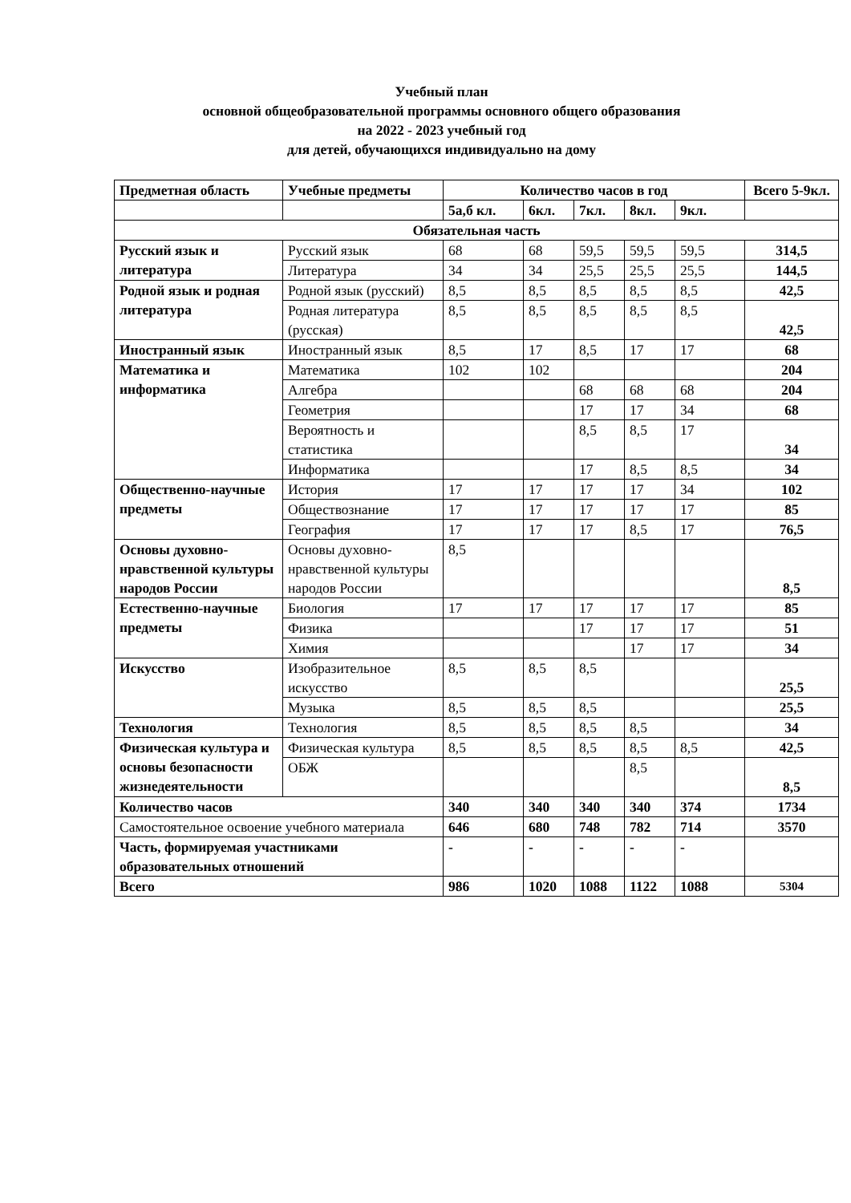Учебный план
основной общеобразовательной программы основного общего образования
на 2022 - 2023 учебный год
для детей, обучающихся индивидуально на дому
| Предметная область | Учебные предметы | Количество часов в год | | | | | Всего 5-9кл. |
| --- | --- | --- | --- | --- | --- | --- | --- |
| | | 5а,б кл. | 6кл. | 7кл. | 8кл. | 9кл. | |
| Обязательная часть | | | | | | | |
| Русский язык и литература | Русский язык | 68 | 68 | 59,5 | 59,5 | 59,5 | 314,5 |
| | Литература | 34 | 34 | 25,5 | 25,5 | 25,5 | 144,5 |
| Родной язык и родная литература | Родной язык (русский) | 8,5 | 8,5 | 8,5 | 8,5 | 8,5 | 42,5 |
| | Родная литература (русская) | 8,5 | 8,5 | 8,5 | 8,5 | 8,5 | 42,5 |
| Иностранный язык | Иностранный язык | 8,5 | 17 | 8,5 | 17 | 17 | 68 |
| Математика и информатика | Математика | 102 | 102 | | | | 204 |
| | Алгебра | | | 68 | 68 | 68 | 204 |
| | Геометрия | | | 17 | 17 | 34 | 68 |
| | Вероятность и статистика | | | 8,5 | 8,5 | 17 | 34 |
| | Информатика | | | 17 | 8,5 | 8,5 | 34 |
| Общественно-научные предметы | История | 17 | 17 | 17 | 17 | 34 | 102 |
| | Обществознание | 17 | 17 | 17 | 17 | 17 | 85 |
| | География | 17 | 17 | 17 | 8,5 | 17 | 76,5 |
| Основы духовно-нравственной культуры народов России | Основы духовно-нравственной культуры народов России | 8,5 | | | | | 8,5 |
| Естественно-научные предметы | Биология | 17 | 17 | 17 | 17 | 17 | 85 |
| | Физика | | | 17 | 17 | 17 | 51 |
| | Химия | | | | 17 | 17 | 34 |
| Искусство | Изобразительное искусство | 8,5 | 8,5 | 8,5 | | | 25,5 |
| | Музыка | 8,5 | 8,5 | 8,5 | | | 25,5 |
| Технология | Технология | 8,5 | 8,5 | 8,5 | 8,5 | | 34 |
| Физическая культура и основы безопасности жизнедеятельности | Физическая культура | 8,5 | 8,5 | 8,5 | 8,5 | 8,5 | 42,5 |
| | ОБЖ | | | | 8,5 | | 8,5 |
| Количество часов | | 340 | 340 | 340 | 340 | 374 | 1734 |
| Самостоятельное освоение учебного материала | | 646 | 680 | 748 | 782 | 714 | 3570 |
| Часть, формируемая участниками образовательных отношений | | - | - | - | - | - | |
| Всего | | 986 | 1020 | 1088 | 1122 | 1088 | 5304 |